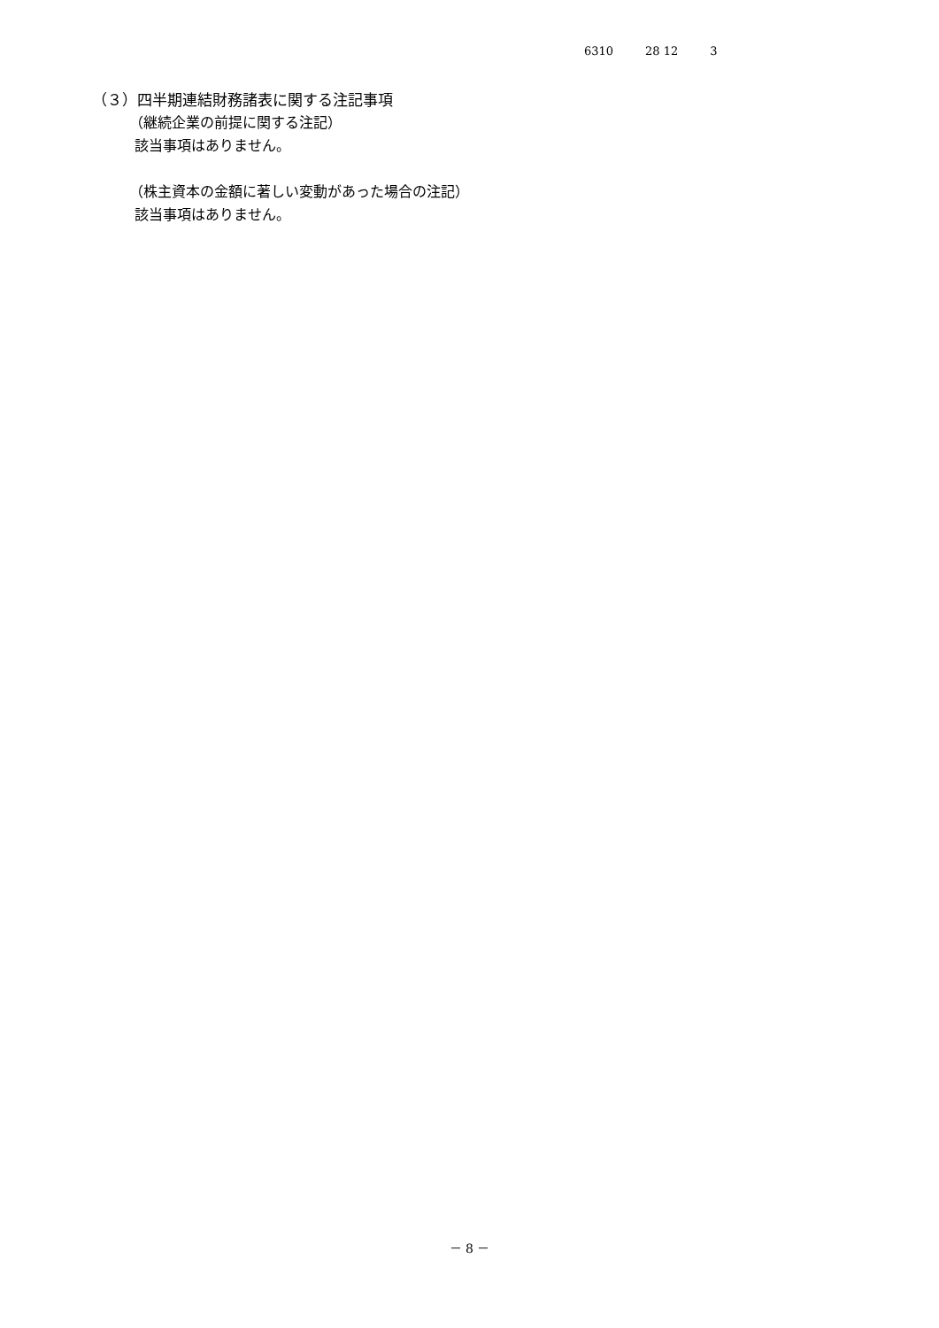6310 28 12 3
（３）四半期連結財務諸表に関する注記事項
（継続企業の前提に関する注記）
該当事項はありません。
（株主資本の金額に著しい変動があった場合の注記）
該当事項はありません。
－ 8 －